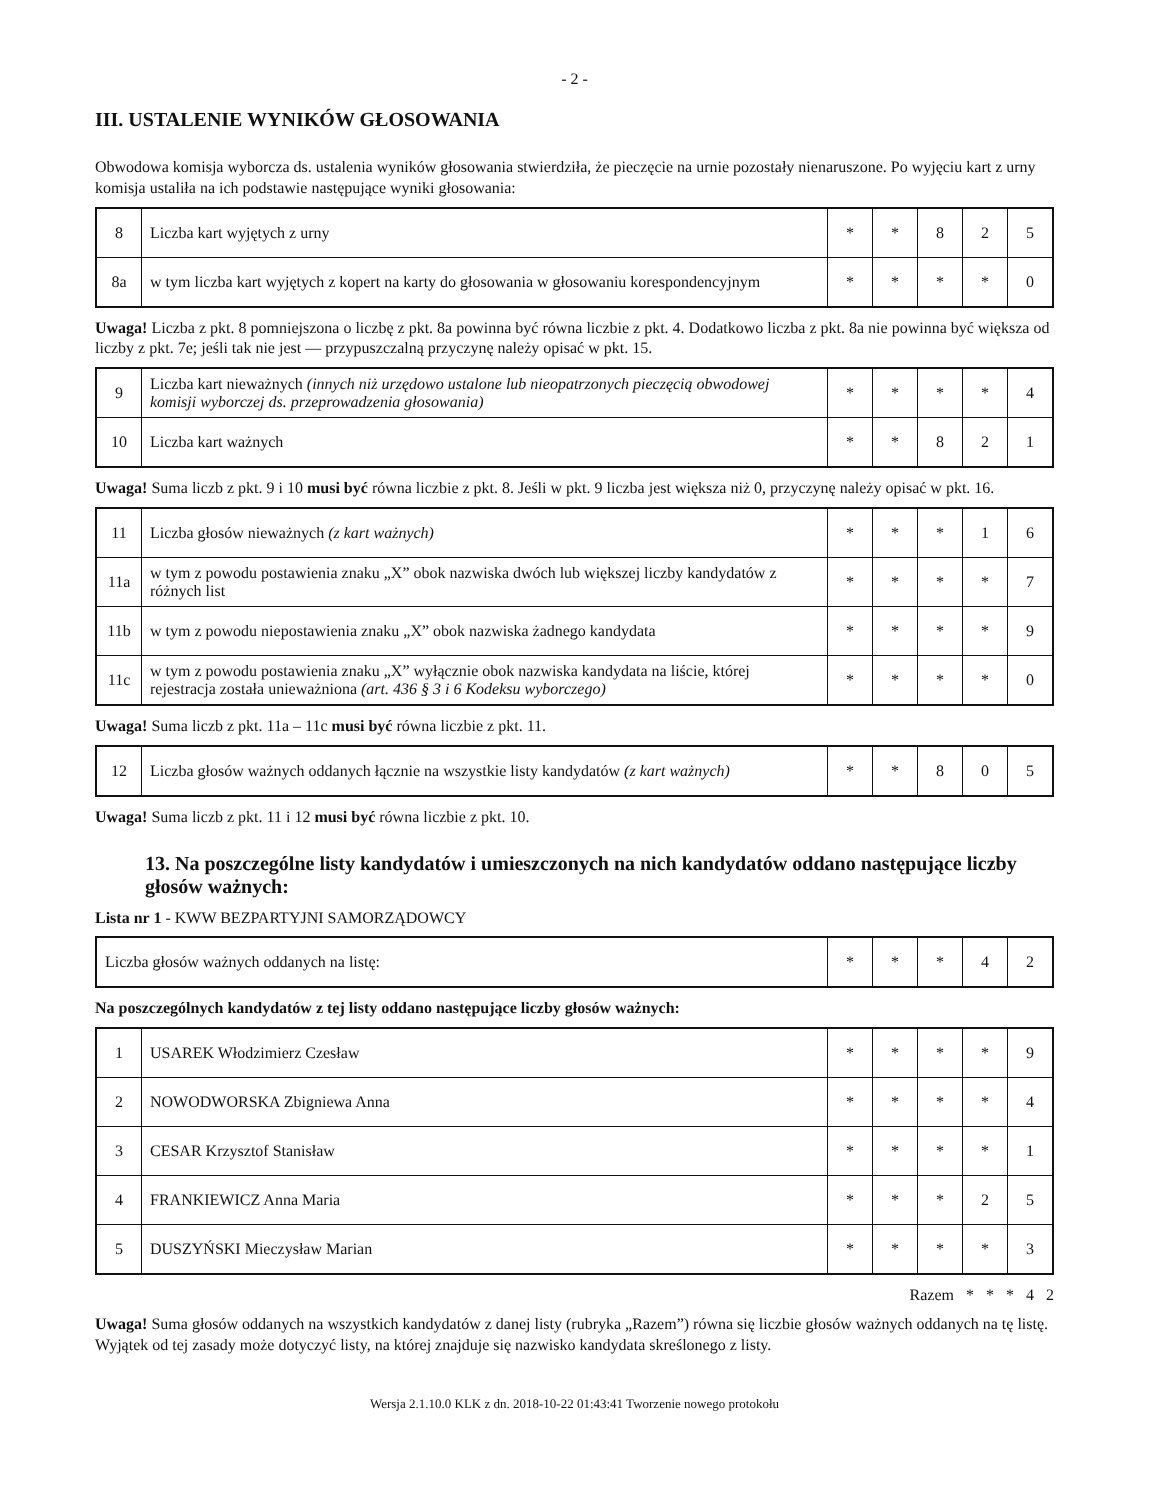- 2 -
III. USTALENIE WYNIKÓW GŁOSOWANIA
Obwodowa komisja wyborcza ds. ustalenia wyników głosowania stwierdziła, że pieczęcie na urnie pozostały nienaruszone. Po wyjęciu kart z urny komisja ustaliła na ich podstawie następujące wyniki głosowania:
| 8 | Liczba kart wyjętych z urny | * | * | 8 | 2 | 5 |
| 8a | w tym liczba kart wyjętych z kopert na karty do głosowania w głosowaniu korespondencyjnym | * | * | * | * | 0 |
Uwaga! Liczba z pkt. 8 pomniejszona o liczbę z pkt. 8a powinna być równa liczbie z pkt. 4. Dodatkowo liczba z pkt. 8a nie powinna być większa od liczby z pkt. 7e; jeśli tak nie jest — przypuszczalną przyczynę należy opisać w pkt. 15.
| 9 | Liczba kart nieważnych (innych niż urzędowo ustalone lub nieopatrzonych pieczęcią obwodowej komisji wyborczej ds. przeprowadzenia głosowania) | * | * | * | * | 4 |
| 10 | Liczba kart ważnych | * | * | 8 | 2 | 1 |
Uwaga! Suma liczb z pkt. 9 i 10 musi być równa liczbie z pkt. 8. Jeśli w pkt. 9 liczba jest większa niż 0, przyczynę należy opisać w pkt. 16.
| 11 | Liczba głosów nieważnych (z kart ważnych) | * | * | * | 1 | 6 |
| 11a | w tym z powodu postawienia znaku „X” obok nazwiska dwóch lub większej liczby kandydatów z różnych list | * | * | * | * | 7 |
| 11b | w tym z powodu niepostawienia znaku „X” obok nazwiska żadnego kandydata | * | * | * | * | 9 |
| 11c | w tym z powodu postawienia znaku „X” wyłącznie obok nazwiska kandydata na liście, której rejestracja została unieważniona (art. 436 § 3 i 6 Kodeksu wyborczego) | * | * | * | * | 0 |
Uwaga! Suma liczb z pkt. 11a – 11c musi być równa liczbie z pkt. 11.
| 12 | Liczba głosów ważnych oddanych łącznie na wszystkie listy kandydatów (z kart ważnych) | * | * | 8 | 0 | 5 |
Uwaga! Suma liczb z pkt. 11 i 12 musi być równa liczbie z pkt. 10.
13. Na poszczególne listy kandydatów i umieszczonych na nich kandydatów oddano następujące liczby głosów ważnych:
Lista nr 1 - KWW BEZPARTYJNI SAMORZĄDOWCY
| Liczba głosów ważnych oddanych na listę: | * | * | * | 4 | 2 |
Na poszczególnych kandydatów z tej listy oddano następujące liczby głosów ważnych:
| 1 | USAREK Włodzimierz Czesław | * | * | * | * | 9 |
| 2 | NOWODWORSKA Zbigniewa Anna | * | * | * | * | 4 |
| 3 | CESAR Krzysztof Stanisław | * | * | * | * | 1 |
| 4 | FRANKIEWICZ Anna Maria | * | * | * | 2 | 5 |
| 5 | DUSZYŃSKI Mieczysław Marian | * | * | * | * | 3 |
Razem * * * 4 2
Uwaga! Suma głosów oddanych na wszystkich kandydatów z danej listy (rubryka „Razem”) równa się liczbie głosów ważnych oddanych na tę listę. Wyjątek od tej zasady może dotyczyć listy, na której znajduje się nazwisko kandydata skreślonego z listy.
Wersja 2.1.10.0 KLK z dn. 2018-10-22 01:43:41 Tworzenie nowego protokołu